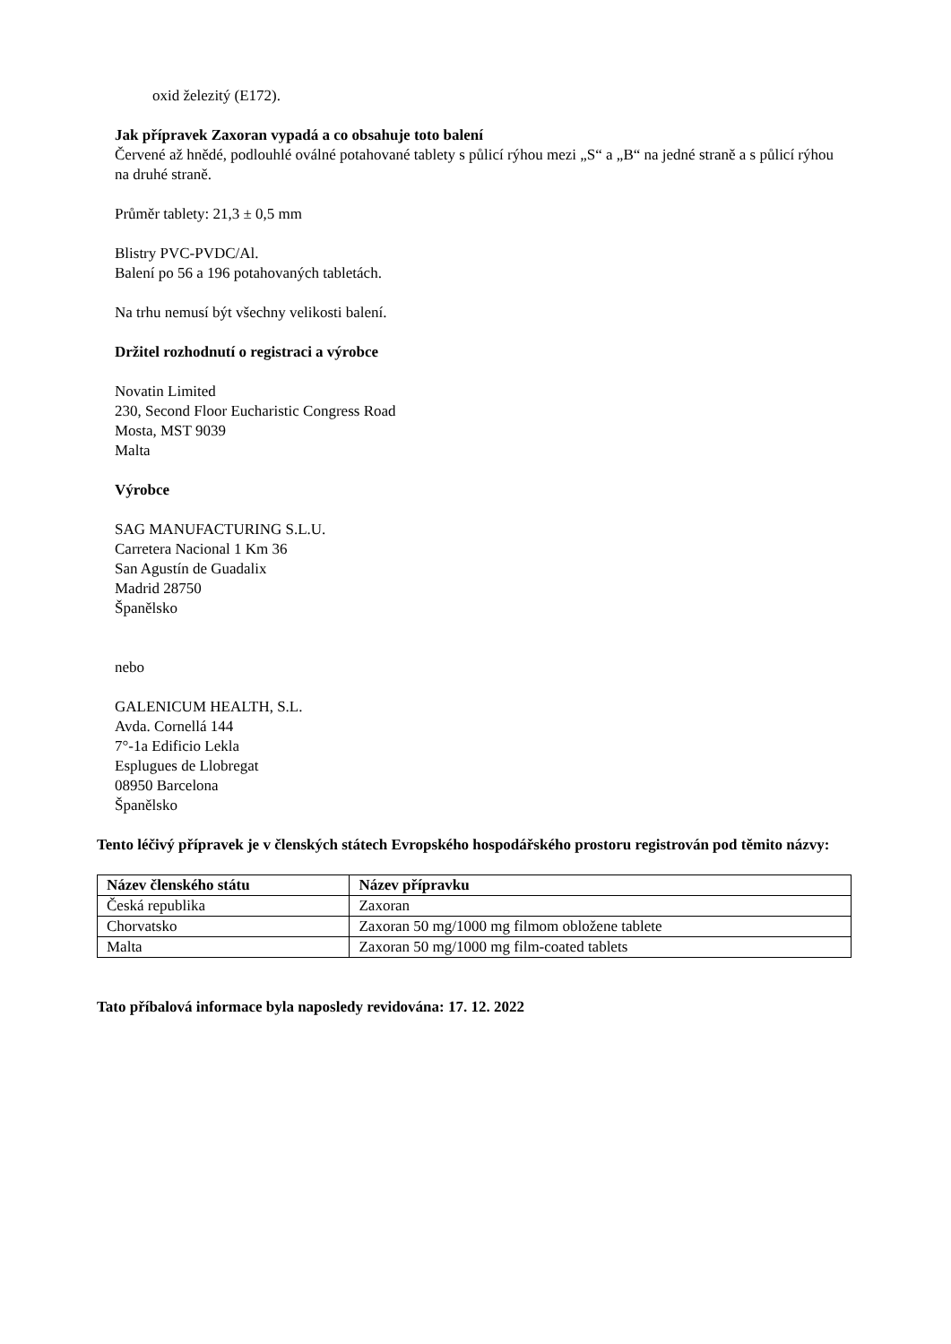oxid železitý (E172).
Jak přípravek Zaxoran vypadá a co obsahuje toto balení
Červené až hnědé, podlouhlé oválné potahované tablety s půlicí rýhou mezi „S“ a „B“ na jedné straně a s půlicí rýhou na druhé straně.
Průměr tablety: 21,3 ± 0,5 mm
Blistry PVC-PVDC/Al.
Balení po 56 a 196 potahovaných tabletách.
Na trhu nemusí být všechny velikosti balení.
Držitel rozhodnutí o registraci a výrobce
Novatin Limited
230, Second Floor Eucharistic Congress Road
Mosta, MST 9039
Malta
Výrobce
SAG MANUFACTURING S.L.U.
Carretera Nacional 1 Km 36
San Agustín de Guadalix
Madrid 28750
Španělsko
nebo
GALENICUM HEALTH, S.L.
Avda. Cornellá 144
7°-1a Edificio Lekla
Esplugues de Llobregat
08950 Barcelona
Španělsko
Tento léčivý přípravek je v členských státech Evropského hospodářského prostoru registrován pod těmito názvy:
| Název členského státu | Název přípravku |
| --- | --- |
| Česká republika | Zaxoran |
| Chorvatsko | Zaxoran 50 mg/1000 mg filmom obložene tablete |
| Malta | Zaxoran 50 mg/1000 mg film-coated tablets |
Tato příbalová informace byla naposledy revidována: 17. 12. 2022